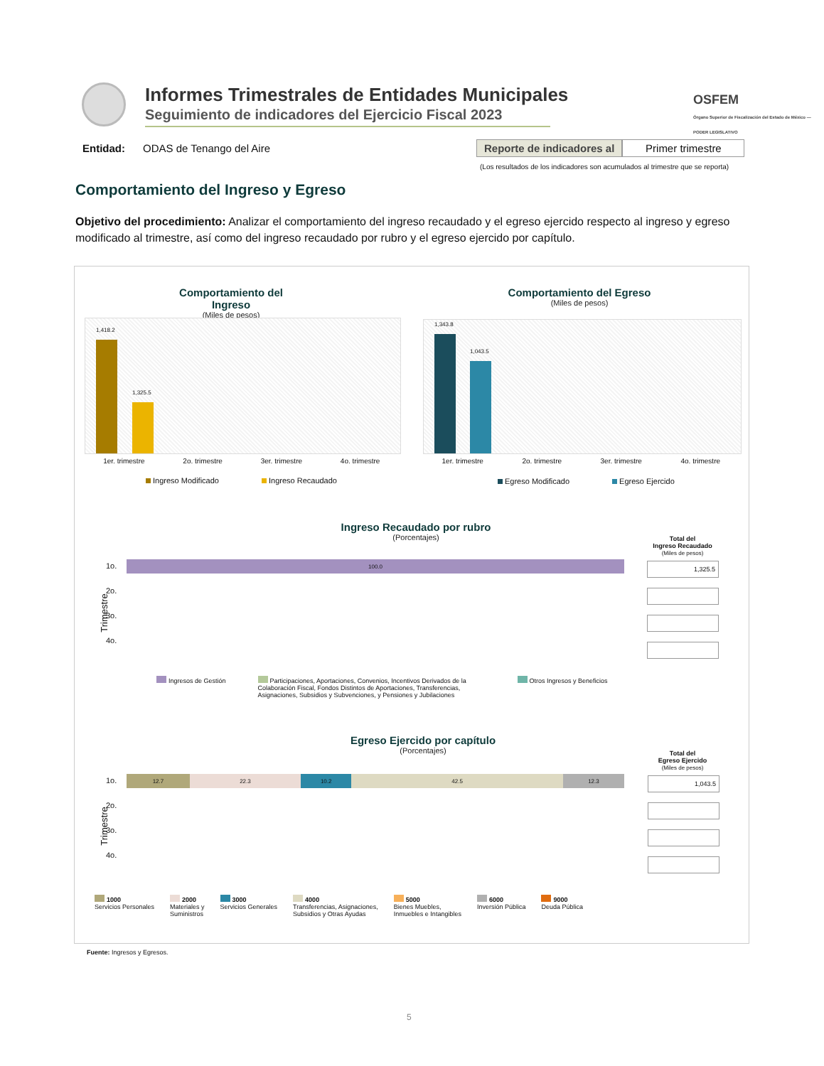Informes Trimestrales de Entidades Municipales
Seguimiento de indicadores del Ejercicio Fiscal 2023
OSFEM
Órgano Superior de Fiscalización del Estado de México — PODER LEGISLATIVO
Entidad: ODAS de Tenango del Aire
Reporte de indicadores al Primer trimestre
(Los resultados de los indicadores son acumulados al trimestre que se reporta)
Comportamiento del Ingreso y Egreso
Objetivo del procedimiento: Analizar el comportamiento del ingreso recaudado y el egreso ejercido respecto al ingreso y egreso modificado al trimestre, así como del ingreso recaudado por rubro y el egreso ejercido por capítulo.
Comportamiento del Ingreso
(Miles de pesos)
Comportamiento del Egreso
(Miles de pesos)
1,418.2
1,325.5
1,343.8
1,043.5
1er. trimestre 2o. trimestre 3er. trimestre 4o. trimestre
1er. trimestre 2o. trimestre 3er. trimestre 4o. trimestre
Ingreso Modificado Ingreso Recaudado
Egreso Modificado Egreso Ejercido
Ingreso Recaudado por rubro
(Porcentajes)
Total del
Ingreso Recaudado
(Miles de pesos)
Trimestre
1o.
2o.
3o.
4o.
100.0
| 1,325.5 |
Ingresos de Gestión Participaciones, Aportaciones, Convenios, Incentivos Derivados de la Colaboración Fiscal, Fondos Distintos de Aportaciones, Transferencias, Asignaciones, Subsidios y Subvenciones, y Pensiones y Jubilaciones Otros Ingresos y Beneficios
Egreso Ejercido por capítulo
(Porcentajes)
Total del
Egreso Ejercido
(Miles de pesos)
Trimestre
1o.
2o.
3o.
4o.
12.7 22.3 10.2 42.5 12.3
| 1,043.5 |
1000
Servicios Personales 2000
Materiales y
Suministros 3000
Servicios Generales 4000
Transferencias, Asignaciones,
Subsidios y Otras Ayudas 5000
Bienes Muebles,
Inmuebles e Intangibles 6000
Inversión Pública 9000
Deuda Pública
Fuente: Ingresos y Egresos.
5